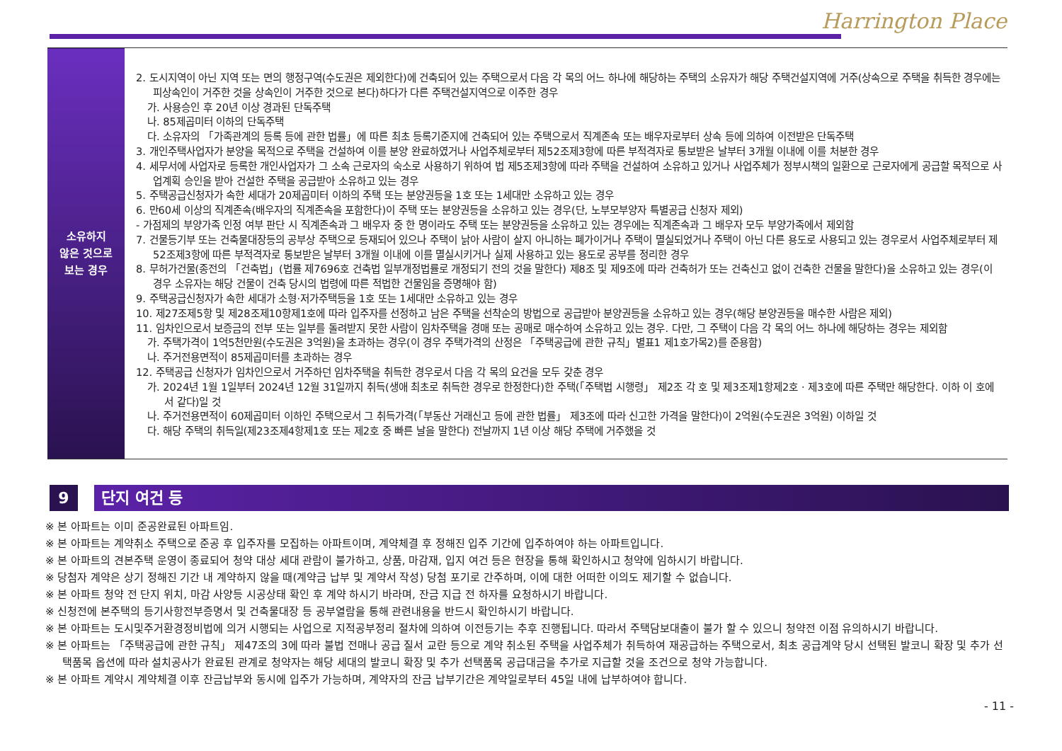Harrington Place
| 소유하지 않은 것으로 보는 경우 | 2. 도시지역이 아닌 지역 또는 면의 행정구역(수도권은 제외한다)에 건축되어 있는 주택으로서 다음 각 목의 어느 하나에 해당하는 주택의 소유자가 해당 주택건설지역에 거주(상속으로 주택을 취득한 경우에는 피상속인이 거주한 것을 상속인이 거주한 것으로 본다)하다가 다른 주택건설지역으로 이주한 경우 가. 사용승인 후 20년 이상 경과된 단독주택 나. 85제곱미터 이하의 단독주택 다. 소유자의 「가족관계의 등록 등에 관한 법률」에 따른 최초 등록기준지에 건축되어 있는 주택으로서 직계존속 또는 배우자로부터 상속 등에 의하여 이전받은 단독주택 3. 개인주택사업자가 분양을 목적으로 주택을 건설하여 이를 분양 완료하였거나 사업주체로부터 제52조제3항에 따른 부적격자로 통보받은 날부터 3개월 이내에 이를 처분한 경우 4. 세무서에 사업자로 등록한 개인사업자가 그 소속 근로자의 숙소로 사용하기 위하여 법 제5조제3항에 따라 주택을 건설하여 소유하고 있거나 사업주체가 정부시책의 일환으로 근로자에게 공급할 목적으로 사업계획 승인을 받아 건설한 주택을 공급받아 소유하고 있는 경우 5. 주택공급신청자가 속한 세대가 20제곱미터 이하의 주택 또는 분양권등을 1호 또는 1세대만 소유하고 있는 경우 6. 만60세 이상의 직계존속(배우자의 직계존속을 포함한다)이 주택 또는 분양권등을 소유하고 있는 경우(단, 노부모부양자 특별공급 신청자 제외) - 가점제의 부양가족 인정 여부 판단 시 직계존속과 그 배우자 중 한 명이라도 주택 또는 분양권등을 소유하고 있는 경우에는 직계존속과 그 배우자 모두 부양가족에서 제외함 7. 건물등기부 또는 건축물대장등의 공부상 주택으로 등재되어 있으나 주택이 낡아 사람이 살지 아니하는 폐가이거나 주택이 멸실되었거나 주택이 아닌 다른 용도로 사용되고 있는 경우로서 사업주체로부터 제52조제3항에 따른 부적격자로 통보받은 날부터 3개월 이내에 이를 멸실시키거나 실제 사용하고 있는 용도로 공부를 정리한 경우 8. 무허가건물(종전의 「건축법」(법률 제7696호 건축법 일부개정법률로 개정되기 전의 것을 말한다) 제8조 및 제9조에 따라 건축허가 또는 건축신고 없이 건축한 건물을 말한다)을 소유하고 있는 경우(이 경우 소유자는 해당 건물이 건축 당시의 법령에 따른 적법한 건물임을 증명해야 함) 9. 주택공급신청자가 속한 세대가 소형·저가주택등을 1호 또는 1세대만 소유하고 있는 경우 10. 제27조제5항 및 제28조제10항제1호에 따라 입주자를 선정하고 남은 주택을 선착순의 방법으로 공급받아 분양권등을 소유하고 있는 경우(해당 분양권등을 매수한 사람은 제외) 11. 임차인으로서 보증금의 전부 또는 일부를 돌려받지 못한 사람이 임차주택을 경매 또는 공매로 매수하여 소유하고 있는 경우. 다만, 그 주택이 다음 각 목의 어느 하나에 해당하는 경우는 제외함 가. 주택가격이 1억5천만원(수도권은 3억원)을 초과하는 경우(이 경우 주택가격의 산정은 「주택공급에 관한 규칙」별표1 제1호가목2)를 준용함) 나. 주거전용면적이 85제곱미터를 초과하는 경우 12. 주택공급 신청자가 임차인으로서 거주하던 임차주택을 취득한 경우로서 다음 각 목의 요건을 모두 갖춘 경우 가. 2024년 1월 1일부터 2024년 12월 31일까지 취득(생애 최초로 취득한 경우로 한정한다)한 주택(「주택법 시행령」 제2조 각 호 및 제3조제1항제2호 · 제3호에 따른 주택만 해당한다. 이하 이 호에서 같다)일 것 나. 주거전용면적이 60제곱미터 이하인 주택으로서 그 취득가격(「부동산 거래신고 등에 관한 법률」 제3조에 따라 신고한 가격을 말한다)이 2억원(수도권은 3억원) 이하일 것 다. 해당 주택의 취득일(제23조제4항제1호 또는 제2호 중 빠른 날을 말한다) 전날까지 1년 이상 해당 주택에 거주했을 것 |
9 단지 여건 등
※ 본 아파트는 이미 준공완료된 아파트임.
※ 본 아파트는 계약취소 주택으로 준공 후 입주자를 모집하는 아파트이며, 계약체결 후 정해진 입주 기간에 입주하여야 하는 아파트입니다.
※ 본 아파트의 견본주택 운영이 종료되어 청약 대상 세대 관람이 불가하고, 상품, 마감재, 입지 여건 등은 현장을 통해 확인하시고 청약에 임하시기 바랍니다.
※ 당첨자 계약은 상기 정해진 기간 내 계약하지 않을 때(계약금 납부 및 계약서 작성) 당첨 포기로 간주하며, 이에 대한 어떠한 이의도 제기할 수 없습니다.
※ 본 아파트 청약 전 단지 위치, 마감 사양등 시공상태 확인 후 계약 하시기 바라며, 잔금 지급 전 하자를 요청하시기 바랍니다.
※ 신청전에 본주택의 등기사항전부증명서 및 건축물대장 등 공부열람을 통해 관련내용을 반드시 확인하시기 바랍니다.
※ 본 아파트는 도시및주거환경정비법에 의거 시행되는 사업으로 지적공부정리 절차에 의하여 이전등기는 추후 진행됩니다. 따라서 주택담보대출이 불가 할 수 있으니 청약전 이점 유의하시기 바랍니다.
※ 본 아파트는 「주택공급에 관한 규칙」 제47조의 3에 따라 불법 전매나 공급 질서 교란 등으로 계약 취소된 주택을 사업주체가 취득하여 재공급하는 주택으로서, 최초 공급계약 당시 선택된 발코니 확장 및 추가 선택품목 옵션에 따라 설치공사가 완료된 관계로 청약자는 해당 세대의 발코니 확장 및 추가 선택품목 공급대금을 추가로 지급할 것을 조건으로 청약 가능합니다.
※ 본 아파트 계약시 계약체결 이후 잔금납부와 동시에 입주가 가능하며, 계약자의 잔금 납부기간은 계약일로부터 45일 내에 납부하여야 합니다.
- 11 -